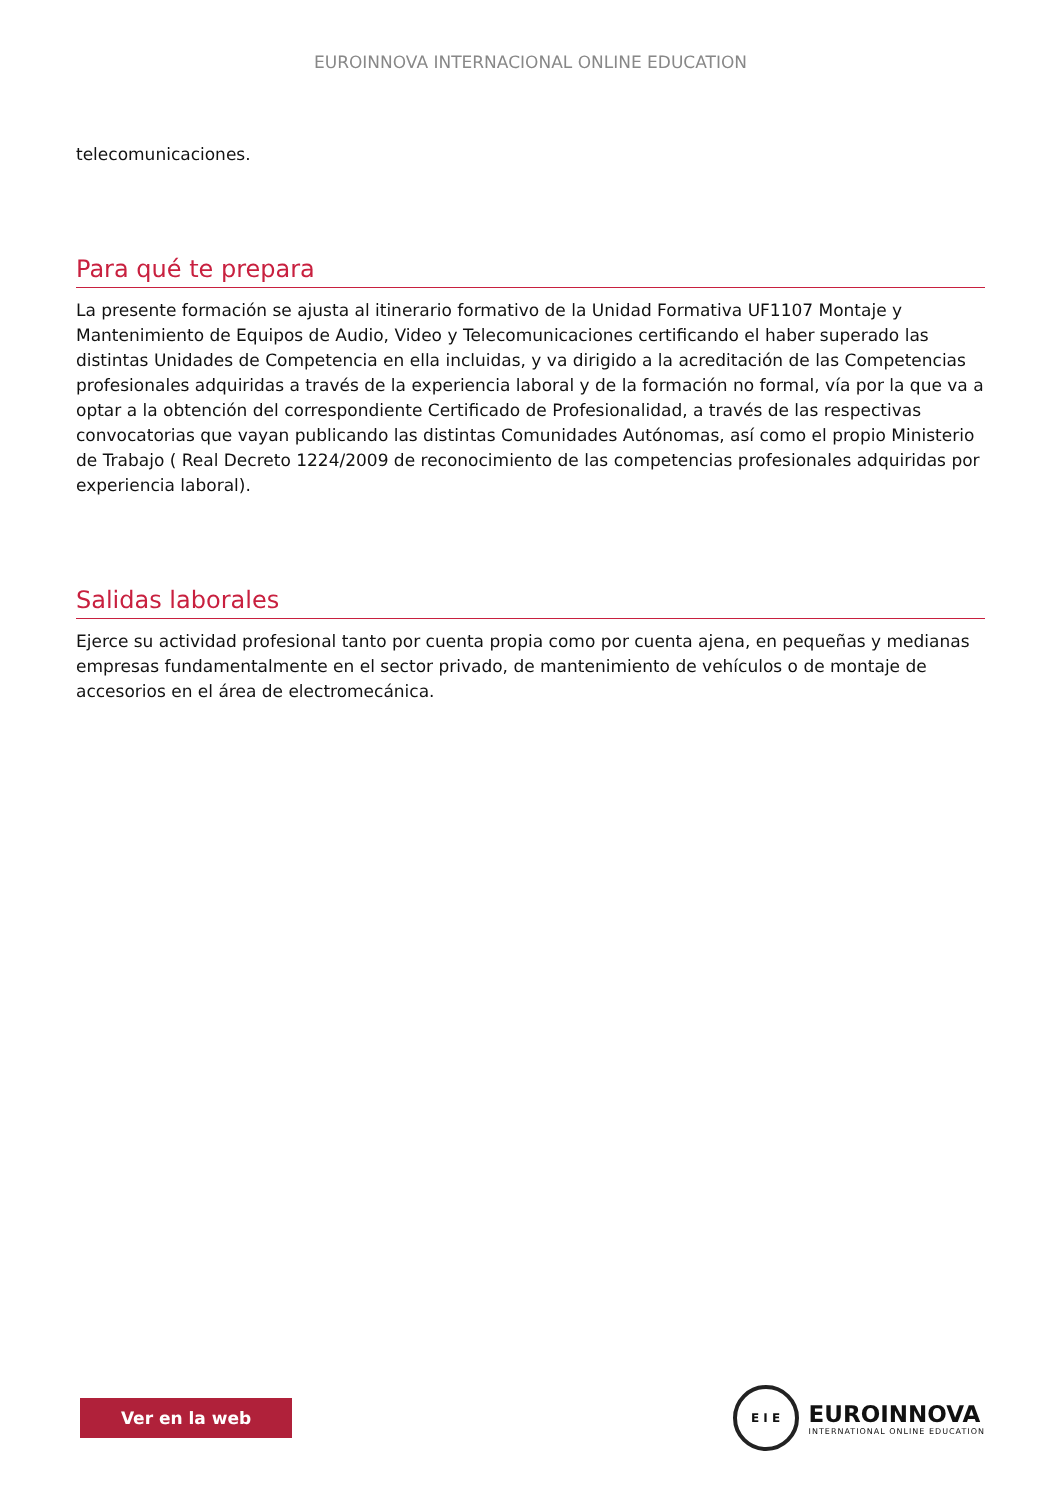EUROINNOVA INTERNACIONAL ONLINE EDUCATION
telecomunicaciones.
Para qué te prepara
La presente formación se ajusta al itinerario formativo de la Unidad Formativa UF1107 Montaje y Mantenimiento de Equipos de Audio, Video y Telecomunicaciones certificando el haber superado las distintas Unidades de Competencia en ella incluidas, y va dirigido a la acreditación de las Competencias profesionales adquiridas a través de la experiencia laboral y de la formación no formal, vía por la que va a optar a la obtención del correspondiente Certificado de Profesionalidad, a través de las respectivas convocatorias que vayan publicando las distintas Comunidades Autónomas, así como el propio Ministerio de Trabajo ( Real Decreto 1224/2009 de reconocimiento de las competencias profesionales adquiridas por experiencia laboral).
Salidas laborales
Ejerce su actividad profesional tanto por cuenta propia como por cuenta ajena, en pequeñas y medianas empresas fundamentalmente en el sector privado, de mantenimiento de vehículos o de montaje de accesorios en el área de electromecánica.
Ver en la web
E I E
EUROINNOVA
INTERNATIONAL ONLINE EDUCATION